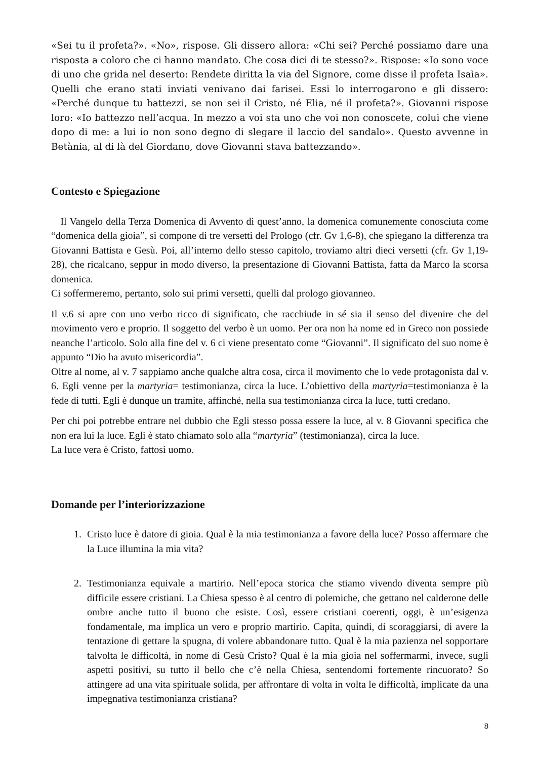«Sei tu il profeta?». «No», rispose. Gli dissero allora: «Chi sei? Perché possiamo dare una risposta a coloro che ci hanno mandato. Che cosa dici di te stesso?». Rispose: «Io sono voce di uno che grida nel deserto: Rendete diritta la via del Signore, come disse il profeta Isaìa». Quelli che erano stati inviati venivano dai farisei. Essi lo interrogarono e gli dissero: «Perché dunque tu battezzi, se non sei il Cristo, né Elia, né il profeta?». Giovanni rispose loro: «Io battezzo nell’acqua. In mezzo a voi sta uno che voi non conoscete, colui che viene dopo di me: a lui io non sono degno di slegare il laccio del sandalo». Questo avvenne in Betània, al di là del Giordano, dove Giovanni stava battezzando».
Contesto e Spiegazione
Il Vangelo della Terza Domenica di Avvento di quest’anno, la domenica comunemente conosciuta come “domenica della gioia”, si compone di tre versetti del Prologo (cfr. Gv 1,6-8), che spiegano la differenza tra Giovanni Battista e Gesù. Poi, all’interno dello stesso capitolo, troviamo altri dieci versetti (cfr. Gv 1,19-28), che ricalcano, seppur in modo diverso, la presentazione di Giovanni Battista, fatta da Marco la scorsa domenica.
Ci soffermeremo, pertanto, solo sui primi versetti, quelli dal prologo giovanneo.
Il v.6 si apre con uno verbo ricco di significato, che racchiude in sé sia il senso del divenire che del movimento vero e proprio. Il soggetto del verbo è un uomo. Per ora non ha nome ed in Greco non possiede neanche l’articolo. Solo alla fine del v. 6 ci viene presentato come “Giovanni”. Il significato del suo nome è appunto “Dio ha avuto misericordia”.
Oltre al nome, al v. 7 sappiamo anche qualche altra cosa, circa il movimento che lo vede protagonista dal v. 6. Egli venne per la martyria= testimonianza, circa la luce. L’obiettivo della martyria=testimonianza è la fede di tutti. Egli è dunque un tramite, affinché, nella sua testimonianza circa la luce, tutti credano.
Per chi poi potrebbe entrare nel dubbio che Egli stesso possa essere la luce, al v. 8 Giovanni specifica che non era lui la luce. Egli è stato chiamato solo alla “martyria” (testimonianza), circa la luce.
La luce vera è Cristo, fattosi uomo.
Domande per l’interiorizzazione
1. Cristo luce è datore di gioia. Qual è la mia testimonianza a favore della luce? Posso affermare che la Luce illumina la mia vita?
2. Testimonianza equivale a martirio. Nell’epoca storica che stiamo vivendo diventa sempre più difficile essere cristiani. La Chiesa spesso è al centro di polemiche, che gettano nel calderone delle ombre anche tutto il buono che esiste. Così, essere cristiani coerenti, oggi, è un’esigenza fondamentale, ma implica un vero e proprio martirio. Capita, quindi, di scoraggiarsi, di avere la tentazione di gettare la spugna, di volere abbandonare tutto. Qual è la mia pazienza nel sopportare talvolta le difficoltà, in nome di Gesù Cristo? Qual è la mia gioia nel soffermarmi, invece, sugli aspetti positivi, su tutto il bello che c’è nella Chiesa, sentendomi fortemente rincuorato? So attingere ad una vita spirituale solida, per affrontare di volta in volta le difficoltà, implicate da una impegnativa testimonianza cristiana?
8